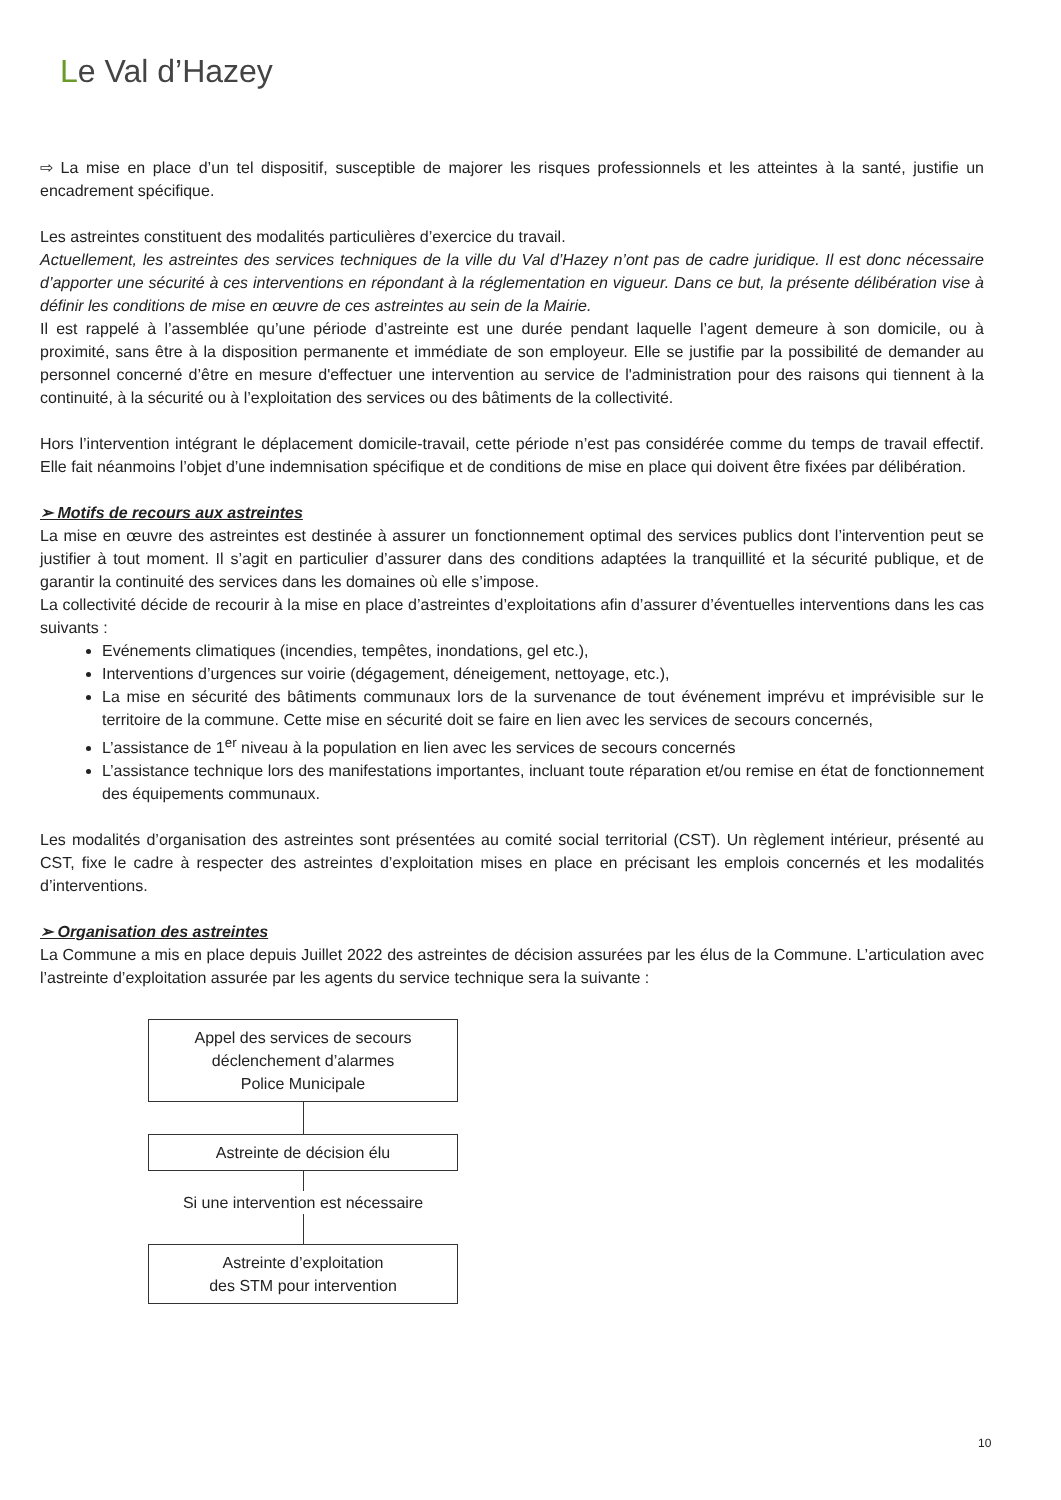Le Val d’Hazey
⇨ La mise en place d’un tel dispositif, susceptible de majorer les risques professionnels et les atteintes à la santé, justifie un encadrement spécifique.
Les astreintes constituent des modalités particulières d’exercice du travail.
Actuellement, les astreintes des services techniques de la ville du Val d’Hazey n’ont pas de cadre juridique. Il est donc nécessaire d’apporter une sécurité à ces interventions en répondant à la réglementation en vigueur. Dans ce but, la présente délibération vise à définir les conditions de mise en œuvre de ces astreintes au sein de la Mairie.
Il est rappelé à l’assemblée qu’une période d’astreinte est une durée pendant laquelle l’agent demeure à son domicile, ou à proximité, sans être à la disposition permanente et immédiate de son employeur. Elle se justifie par la possibilité de demander au personnel concerné d’être en mesure d'effectuer une intervention au service de l'administration pour des raisons qui tiennent à la continuité, à la sécurité ou à l’exploitation des services ou des bâtiments de la collectivité.
Hors l’intervention intégrant le déplacement domicile-travail, cette période n’est pas considérée comme du temps de travail effectif. Elle fait néanmoins l’objet d’une indemnisation spécifique et de conditions de mise en place qui doivent être fixées par délibération.
➢ Motifs de recours aux astreintes
La mise en œuvre des astreintes est destinée à assurer un fonctionnement optimal des services publics dont l’intervention peut se justifier à tout moment. Il s’agit en particulier d’assurer dans des conditions adaptées la tranquillité et la sécurité publique, et de garantir la continuité des services dans les domaines où elle s’impose.
La collectivité décide de recourir à la mise en place d’astreintes d’exploitations afin d’assurer d’éventuelles interventions dans les cas suivants :
Evénements climatiques (incendies, tempêtes, inondations, gel etc.),
Interventions d’urgences sur voirie (dégagement, déneigement, nettoyage, etc.),
La mise en sécurité des bâtiments communaux lors de la survenance de tout événement imprévu et imprévisible sur le territoire de la commune. Cette mise en sécurité doit se faire en lien avec les services de secours concernés,
L’assistance de 1<sup>er</sup> niveau à la population en lien avec les services de secours concernés
L’assistance technique lors des manifestations importantes, incluant toute réparation et/ou remise en état de fonctionnement des équipements communaux.
Les modalités d’organisation des astreintes sont présentées au comité social territorial (CST). Un règlement intérieur, présenté au CST, fixe le cadre à respecter des astreintes d’exploitation mises en place en précisant les emplois concernés et les modalités d’interventions.
➢ Organisation des astreintes
La Commune a mis en place depuis Juillet 2022 des astreintes de décision assurées par les élus de la Commune. L’articulation avec l’astreinte d’exploitation assurée par les agents du service technique sera la suivante :
Appel des services de secours
déclenchement d’alarmes
Police Municipale
Astreinte de décision élu
Si une intervention est nécessaire
Astreinte d’exploitation
des STM pour intervention
10